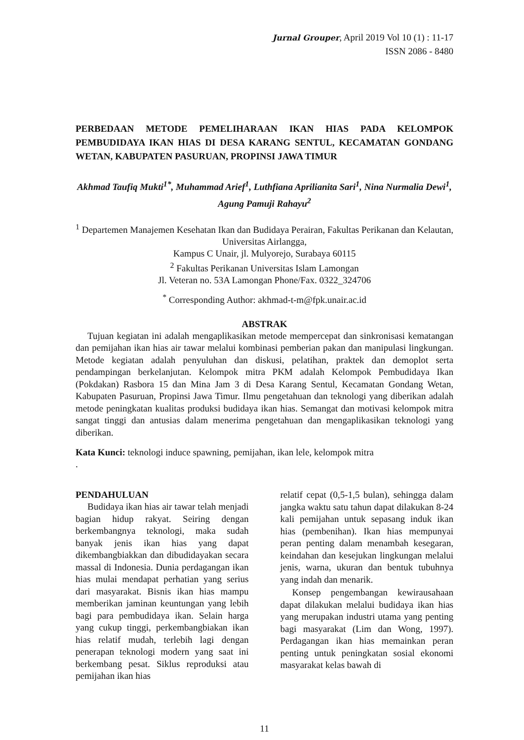Jurnal Grouper, April 2019 Vol 10 (1) : 11-17
ISSN 2086 - 8480
PERBEDAAN METODE PEMELIHARAAN IKAN HIAS PADA KELOMPOK PEMBUDIDAYA IKAN HIAS DI DESA KARANG SENTUL, KECAMATAN GONDANG WETAN, KABUPATEN PASURUAN, PROPINSI JAWA TIMUR
Akhmad Taufiq Mukti<sup>1*</sup>, Muhammad Arief<sup>1</sup>, Luthfiana Aprilianita Sari<sup>1</sup>, Nina Nurmalia Dewi<sup>1</sup>, Agung Pamuji Rahayu<sup>2</sup>
<sup>1</sup> Departemen Manajemen Kesehatan Ikan dan Budidaya Perairan, Fakultas Perikanan dan Kelautan, Universitas Airlangga,
Kampus C Unair, jl. Mulyorejo, Surabaya 60115
<sup>2</sup> Fakultas Perikanan Universitas Islam Lamongan
Jl. Veteran no. 53A Lamongan Phone/Fax. 0322_324706
<sup>*</sup> Corresponding Author: akhmad-t-m@fpk.unair.ac.id
ABSTRAK
Tujuan kegiatan ini adalah mengaplikasikan metode mempercepat dan sinkronisasi kematangan dan pemijahan ikan hias air tawar melalui kombinasi pemberian pakan dan manipulasi lingkungan. Metode kegiatan adalah penyuluhan dan diskusi, pelatihan, praktek dan demoplot serta pendampingan berkelanjutan. Kelompok mitra PKM adalah Kelompok Pembudidaya Ikan (Pokdakan) Rasbora 15 dan Mina Jam 3 di Desa Karang Sentul, Kecamatan Gondang Wetan, Kabupaten Pasuruan, Propinsi Jawa Timur. Ilmu pengetahuan dan teknologi yang diberikan adalah metode peningkatan kualitas produksi budidaya ikan hias. Semangat dan motivasi kelompok mitra sangat tinggi dan antusias dalam menerima pengetahuan dan mengaplikasikan teknologi yang diberikan.
Kata Kunci: teknologi induce spawning, pemijahan, ikan lele, kelompok mitra
.
PENDAHULUAN
Budidaya ikan hias air tawar telah menjadi bagian hidup rakyat. Seiring dengan berkembangnya teknologi, maka sudah banyak jenis ikan hias yang dapat dikembangbiakkan dan dibudidayakan secara massal di Indonesia. Dunia perdagangan ikan hias mulai mendapat perhatian yang serius dari masyarakat. Bisnis ikan hias mampu memberikan jaminan keuntungan yang lebih bagi para pembudidaya ikan. Selain harga yang cukup tinggi, perkembangbiakan ikan hias relatif mudah, terlebih lagi dengan penerapan teknologi modern yang saat ini berkembang pesat. Siklus reproduksi atau pemijahan ikan hias
relatif cepat (0,5-1,5 bulan), sehingga dalam jangka waktu satu tahun dapat dilakukan 8-24 kali pemijahan untuk sepasang induk ikan hias (pembenihan). Ikan hias mempunyai peran penting dalam menambah kesegaran, keindahan dan kesejukan lingkungan melalui jenis, warna, ukuran dan bentuk tubuhnya yang indah dan menarik.
Konsep pengembangan kewirausahaan dapat dilakukan melalui budidaya ikan hias yang merupakan industri utama yang penting bagi masyarakat (Lim dan Wong, 1997). Perdagangan ikan hias memainkan peran penting untuk peningkatan sosial ekonomi masyarakat kelas bawah di
11